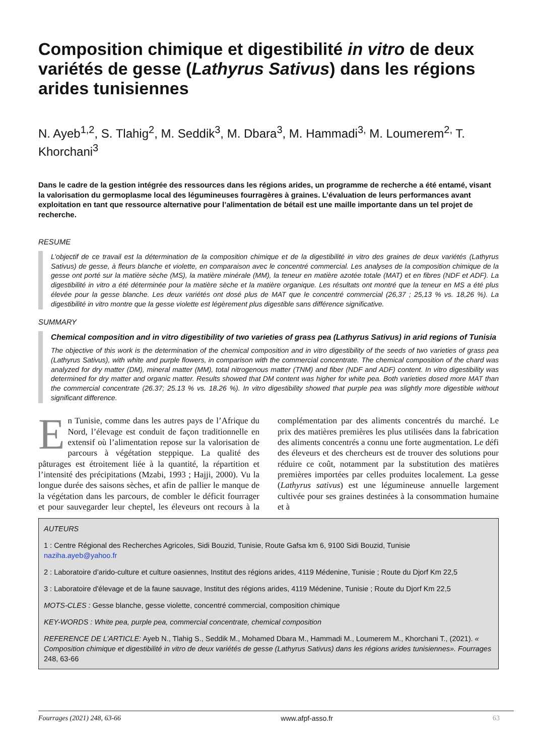Composition chimique et digestibilité in vitro de deux variétés de gesse (Lathyrus Sativus) dans les régions arides tunisiennes
N. Ayeb<sup>1,2</sup>, S. Tlahig<sup>2</sup>, M. Seddik<sup>3</sup>, M. Dbara<sup>3</sup>, M. Hammadi<sup>3,</sup> M. Loumerem<sup>2,</sup> T. Khorchani<sup>3</sup>
Dans le cadre de la gestion intégrée des ressources dans les régions arides, un programme de recherche a été entamé, visant la valorisation du germoplasme local des légumineuses fourragères à graines. L’évaluation de leurs performances avant exploitation en tant que ressource alternative pour l’alimentation de bétail est une maille importante dans un tel projet de recherche.
RESUME
L’objectif de ce travail est la détermination de la composition chimique et de la digestibilité in vitro des graines de deux variétés (Lathyrus Sativus) de gesse, à fleurs blanche et violette, en comparaison avec le concentré commercial. Les analyses de la composition chimique de la gesse ont porté sur la matière sèche (MS), la matière minérale (MM), la teneur en matière azotée totale (MAT) et en fibres (NDF et ADF). La digestibilité in vitro a été déterminée pour la matière sèche et la matière organique. Les résultats ont montré que la teneur en MS a été plus élevée pour la gesse blanche. Les deux variétés ont dosé plus de MAT que le concentré commercial (26,37 ; 25,13 % vs. 18,26 %). La digestibilité in vitro montre que la gesse violette est légèrement plus digestible sans différence significative.
SUMMARY
Chemical composition and in vitro digestibility of two varieties of grass pea (Lathyrus Sativus) in arid regions of Tunisia
The objective of this work is the determination of the chemical composition and in vitro digestibility of the seeds of two varieties of grass pea (Lathyrus Sativus), with white and purple flowers, in comparison with the commercial concentrate. The chemical composition of the chard was analyzed for dry matter (DM), mineral matter (MM), total nitrogenous matter (TNM) and fiber (NDF and ADF) content. In vitro digestibility was determined for dry matter and organic matter. Results showed that DM content was higher for white pea. Both varieties dosed more MAT than the commercial concentrate (26.37; 25.13 % vs. 18.26 %). In vitro digestibility showed that purple pea was slightly more digestible without significant difference.
En Tunisie, comme dans les autres pays de l’Afrique du Nord, l’élevage est conduit de façon traditionnelle en extensif où l’alimentation repose sur la valorisation de parcours à végétation steppique. La qualité des pâturages est étroitement liée à la quantité, la répartition et l’intensité des précipitations (Mzabi, 1993 ; Hajji, 2000). Vu la longue durée des saisons sèches, et afin de pallier le manque de la végétation dans les parcours, de combler le déficit fourrager et pour sauvegarder leur cheptel, les éleveurs ont recours à la complémentation par des aliments concentrés du marché. Le prix des matières premières les plus utilisées dans la fabrication des aliments concentrés a connu une forte augmentation. Le défi des éleveurs et des chercheurs est de trouver des solutions pour réduire ce coût, notamment par la substitution des matières premières importées par celles produites localement. La gesse (Lathyrus sativus) est une légumineuse annuelle largement cultivée pour ses graines destinées à la consommation humaine et à
AUTEURS
1 : Centre Régional des Recherches Agricoles, Sidi Bouzid, Tunisie, Route Gafsa km 6, 9100 Sidi Bouzid, Tunisie
naziha.ayeb@yahoo.fr
2 : Laboratoire d’arido-culture et culture oasiennes, Institut des régions arides, 4119 Médenine, Tunisie ; Route du Djorf Km 22,5
3 : Laboratoire d'élevage et de la faune sauvage, Institut des régions arides, 4119 Médenine, Tunisie ; Route du Djorf Km 22,5
MOTS-CLES : Gesse blanche, gesse violette, concentré commercial, composition chimique
KEY-WORDS : White pea, purple pea, commercial concentrate, chemical composition
REFERENCE DE L’ARTICLE: Ayeb N., Tlahig S., Seddik M., Mohamed Dbara M., Hammadi M., Loumerem M., Khorchani T., (2021). « Composition chimique et digestibilité in vitro de deux variétés de gesse (Lathyrus Sativus) dans les régions arides tunisiennes». Fourrages 248, 63-66
Fourrages (2021) 248, 63-66 www.afpf-asso.fr 63